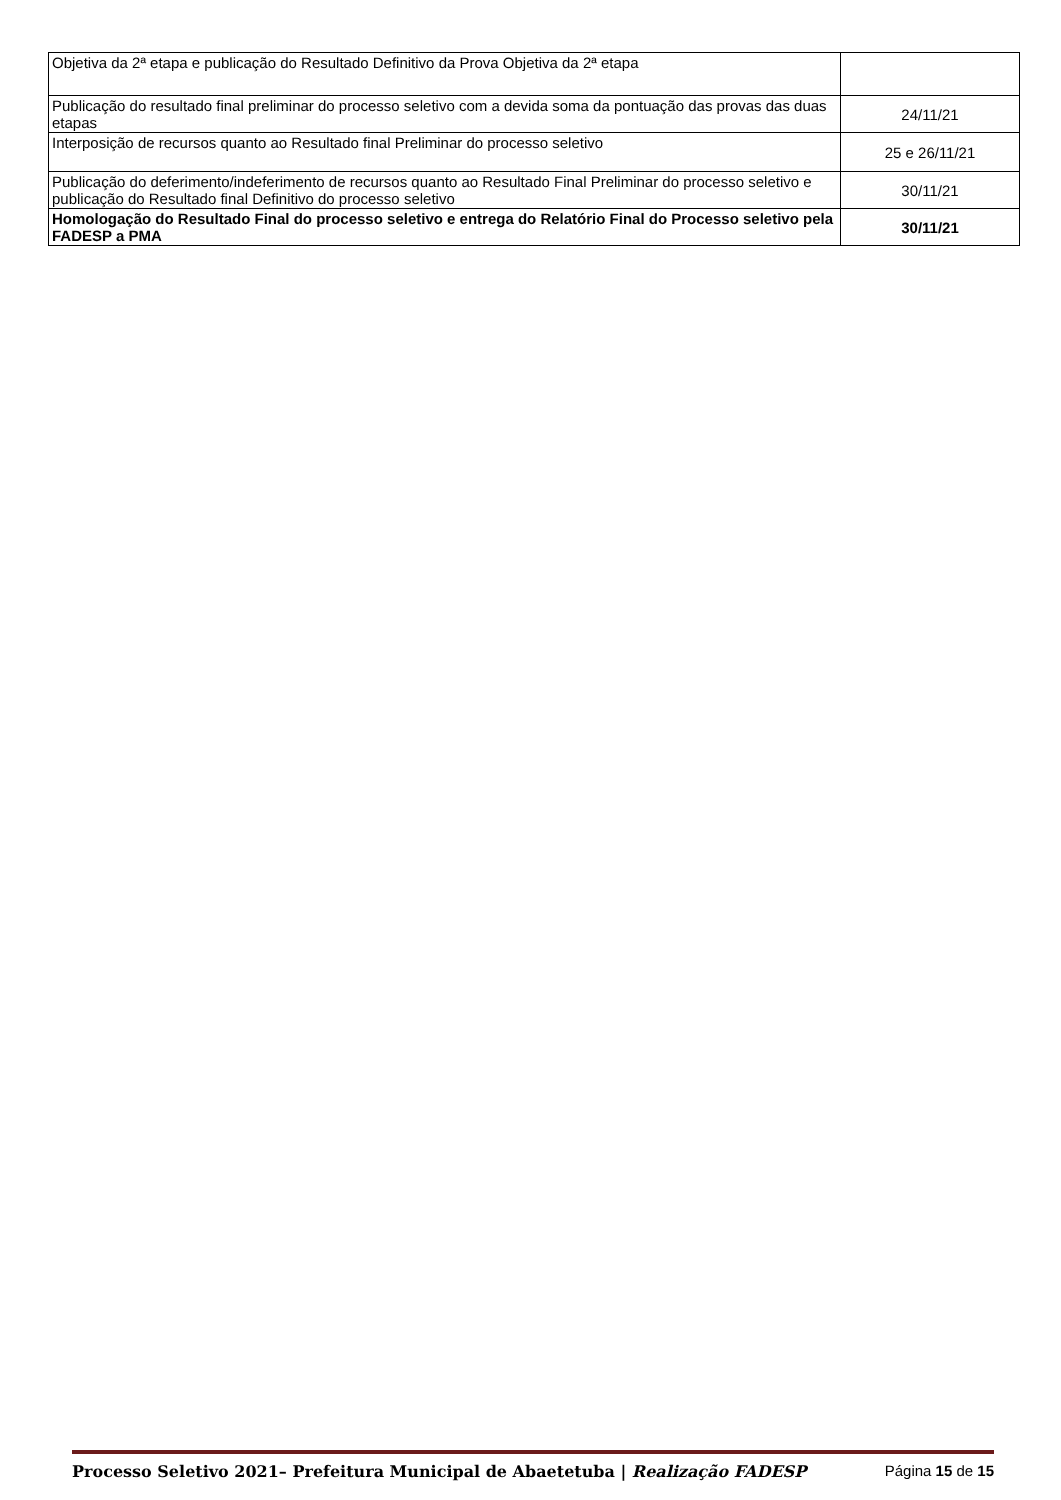| Objetiva da 2ª etapa e publicação do Resultado Definitivo da Prova Objetiva da 2ª etapa | |
| Publicação do resultado final preliminar do processo seletivo com a devida soma da pontuação das provas das duas etapas | 24/11/21 |
| Interposição de recursos quanto ao Resultado final Preliminar do processo seletivo | 25 e 26/11/21 |
| Publicação do deferimento/indeferimento de recursos quanto ao Resultado Final Preliminar do processo seletivo e publicação do Resultado final Definitivo do processo seletivo | 30/11/21 |
| Homologação do Resultado Final do processo seletivo e entrega do Relatório Final do Processo seletivo pela FADESP a PMA | 30/11/21 |
Processo Seletivo 2021– Prefeitura Municipal de Abaetetuba | Realização FADESP Página 15 de 15